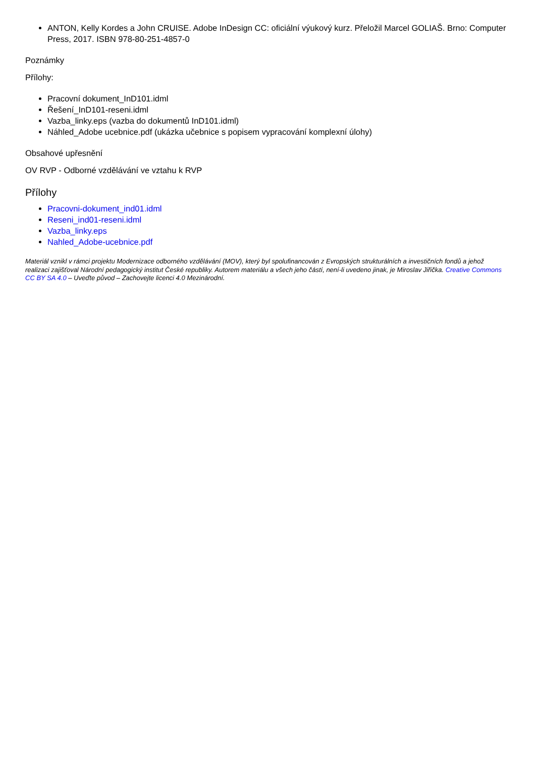ANTON, Kelly Kordes a John CRUISE. Adobe InDesign CC: oficiální výukový kurz. Přeložil Marcel GOLIAŠ. Brno: Computer Press, 2017. ISBN 978-80-251-4857-0
Poznámky
Přílohy:
Pracovní dokument_InD101.idml
Řešení_InD101-reseni.idml
Vazba_linky.eps (vazba do dokumentů InD101.idml)
Náhled_Adobe ucebnice.pdf (ukázka učebnice s popisem vypracování komplexní úlohy)
Obsahové upřesnění
OV RVP - Odborné vzdělávání ve vztahu k RVP
Přílohy
Pracovni-dokument_ind01.idml
Reseni_ind01-reseni.idml
Vazba_linky.eps
Nahled_Adobe-ucebnice.pdf
Materiál vznikl v rámci projektu Modernizace odborného vzdělávání (MOV), který byl spolufinancován z Evropských strukturálních a investičních fondů a jehož realizaci zajišťoval Národní pedagogický institut České republiky. Autorem materiálu a všech jeho částí, není-li uvedeno jinak, je Miroslav Jiřička. Creative Commons CC BY SA 4.0 – Uveďte původ – Zachovejte licenci 4.0 Mezinárodní.